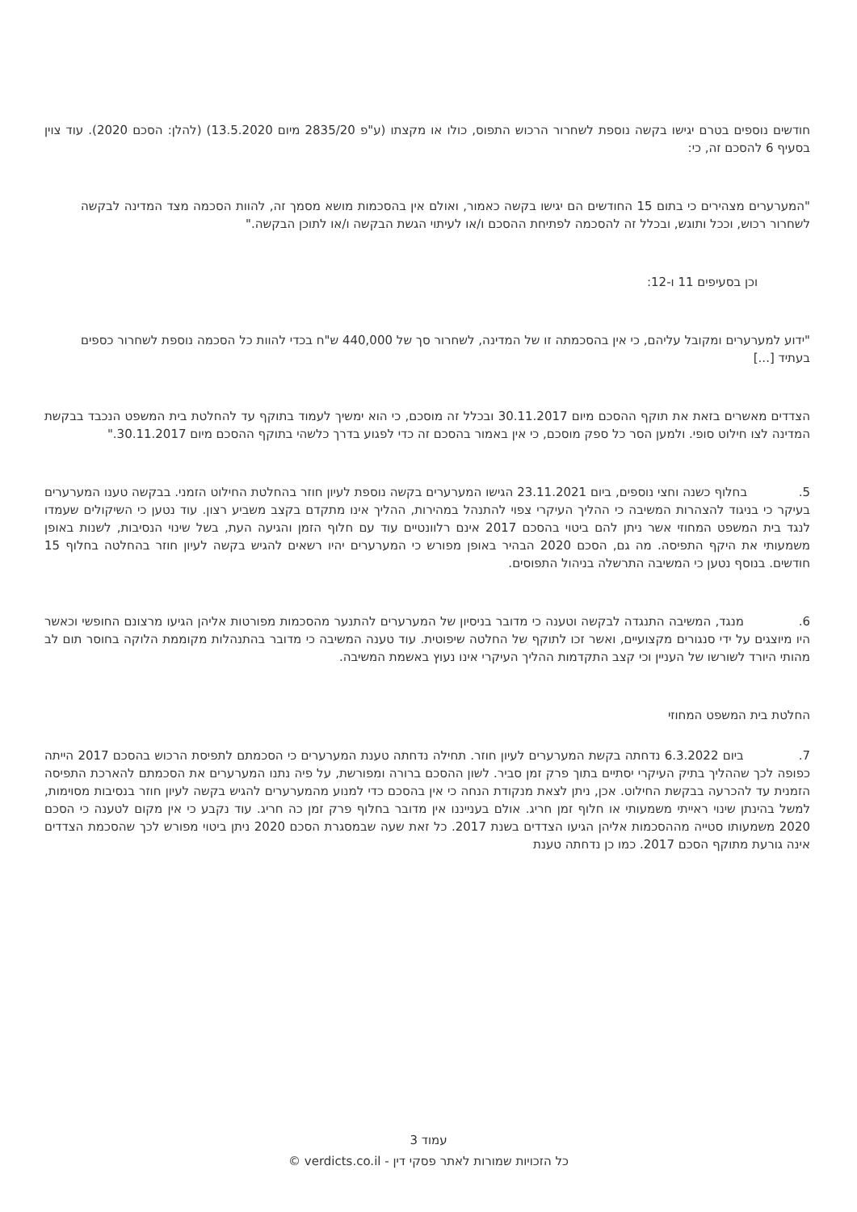חודשים נוספים בטרם יגישו בקשה נוספת לשחרור הרכוש התפוס, כולו או מקצתו (ע"פ 2835/20 מיום 13.5.2020) (להלן: הסכם 2020). עוד צוין בסעיף 6 להסכם זה, כי:
"המערערים מצהירים כי בתום 15 החודשים הם יגישו בקשה כאמור, ואולם אין בהסכמות מושא מסמך זה, להוות הסכמה מצד המדינה לבקשה לשחרור רכוש, וככל ותוגש, ובכלל זה להסכמה לפתיחת ההסכם ו/או לעיתוי הגשת הבקשה ו/או לתוכן הבקשה."
וכן בסעיפים 11 ו-12:
"ידוע למערערים ומקובל עליהם, כי אין בהסכמתה זו של המדינה, לשחרור סך של 440,000 ש"ח בכדי להוות כל הסכמה נוספת לשחרור כספים בעתיד [...]
הצדדים מאשרים בזאת את תוקף ההסכם מיום 30.11.2017 ובכלל זה מוסכם, כי הוא ימשיך לעמוד בתוקף עד להחלטת בית המשפט הנכבד בבקשת המדינה לצו חילוט סופי. ולמען הסר כל ספק מוסכם, כי אין באמור בהסכם זה כדי לפגוע בדרך כלשהי בתוקף ההסכם מיום 30.11.2017."
5. בחלוף כשנה וחצי נוספים, ביום 23.11.2021 הגישו המערערים בקשה נוספת לעיון חוזר בהחלטת החילוט הזמני. בבקשה טענו המערערים בעיקר כי בניגוד להצהרות המשיבה כי ההליך העיקרי צפוי להתנהל במהירות, ההליך אינו מתקדם בקצב משביע רצון. עוד נטען כי השיקולים שעמדו לנגד בית המשפט המחוזי אשר ניתן להם ביטוי בהסכם 2017 אינם רלוונטיים עוד עם חלוף הזמן והגיעה העת, בשל שינוי הנסיבות, לשנות באופן משמעותי את היקף התפיסה. מה גם, הסכם 2020 הבהיר באופן מפורש כי המערערים יהיו רשאים להגיש בקשה לעיון חוזר בהחלטה בחלוף 15 חודשים. בנוסף נטען כי המשיבה התרשלה בניהול התפוסים.
6. מנגד, המשיבה התנגדה לבקשה וטענה כי מדובר בניסיון של המערערים להתנער מהסכמות מפורטות אליהן הגיעו מרצונם החופשי וכאשר היו מיוצגים על ידי סנגורים מקצועיים, ואשר זכו לתוקף של החלטה שיפוטית. עוד טענה המשיבה כי מדובר בהתנהלות מקוממת הלוקה בחוסר תום לב מהותי היורד לשורשו של העניין וכי קצב התקדמות ההליך העיקרי אינו נעוץ באשמת המשיבה.
החלטת בית המשפט המחוזי
7. ביום 6.3.2022 נדחתה בקשת המערערים לעיון חוזר. תחילה נדחתה טענת המערערים כי הסכמתם לתפיסת הרכוש בהסכם 2017 הייתה כפופה לכך שההליך בתיק העיקרי יסתיים בתוך פרק זמן סביר. לשון ההסכם ברורה ומפורשת, על פיה נתנו המערערים את הסכמתם להארכת התפיסה הזמנית עד להכרעה בבקשת החילוט. אכן, ניתן לצאת מנקודת הנחה כי אין בהסכם כדי למנוע מהמערערים להגיש בקשה לעיון חוזר בנסיבות מסוימות, למשל בהינתן שינוי ראייתי משמעותי או חלוף זמן חריג. אולם בענייננו אין מדובר בחלוף פרק זמן כה חריג. עוד נקבע כי אין מקום לטענה כי הסכם 2020 משמעותו סטייה מההסכמות אליהן הגיעו הצדדים בשנת 2017. כל זאת שעה שבמסגרת הסכם 2020 ניתן ביטוי מפורש לכך שהסכמת הצדדים אינה גורעת מתוקף הסכם 2017. כמו כן נדחתה טענת
עמוד 3
כל הזכויות שמורות לאתר פסקי דין - verdicts.co.il ©